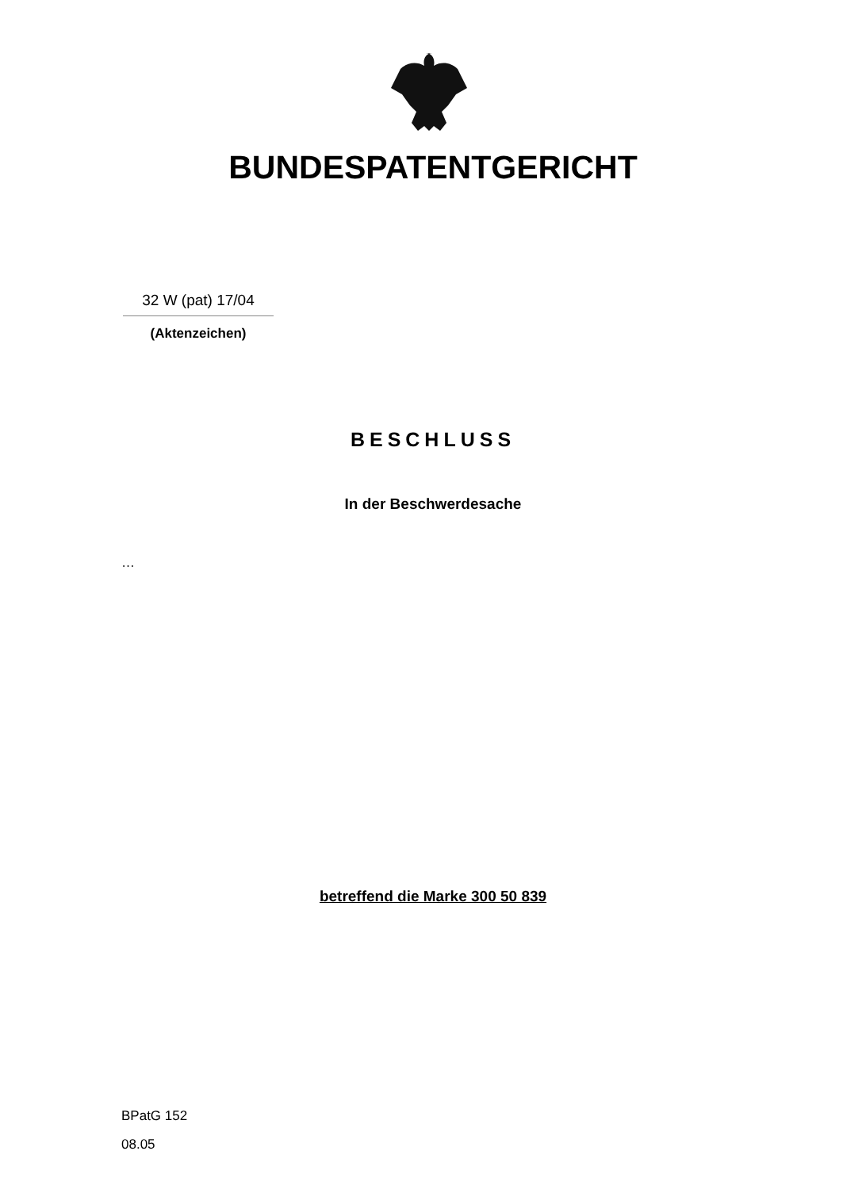BUNDESPATENTGERICHT
32 W (pat) 17/04
(Aktenzeichen)
BESCHLUSS
In der Beschwerdesache
…
betreffend die Marke 300 50 839
BPatG 152
08.05